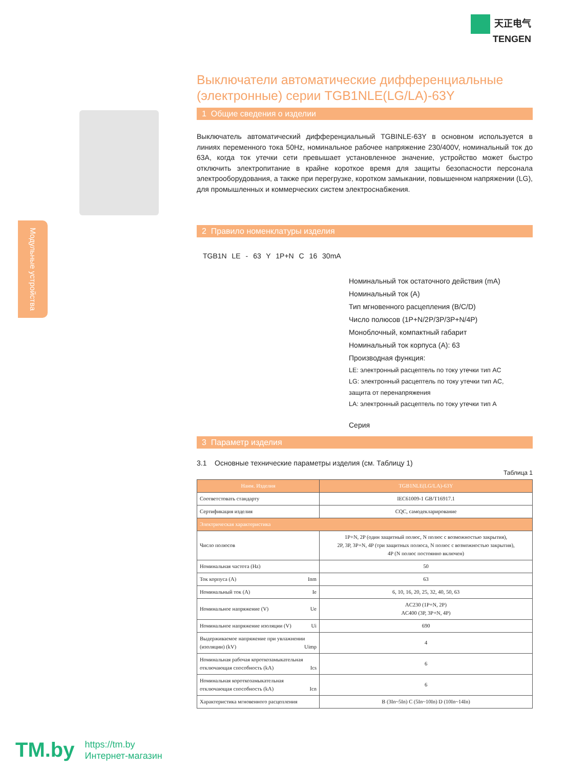天正电气
TENGEN
Модульные устройства
Выключатели автоматические дифференциальные (электронные) серии TGB1NLE(LG/LA)-63Y
1 Общие сведения о изделии
Выключатель автоматический дифференциальный TGBINLE-63Y в основном используется в линиях переменного тока 50Hz, номинальное рабочее напряжение 230/400V, номинальный ток до 63A, когда ток утечки сети превышает установленное значение, устройство может быстро отключить электропитание в крайне короткое время для защиты безопасности персонала электрооборудования, а также при перегрузке, коротком замыкании, повышенном напряжении (LG), для промышленных и коммерческих систем электроснабжения.
2 Правило номенклатуры изделия
TGB1N LE - 63 Y 1P+N C 16 30mA
Номинальный ток остаточного действия (mA)
Номинальный ток (A)
Тип мгновенного расцепления (B/C/D)
Число полюсов (1P+N/2P/3P/3P+N/4P)
Моноблочный, компактный габарит
Номинальный ток корпуса (A): 63
Производная функция:
LE: электронный расцептель по току утечки тип AC
LG: электронный расцептель по току утечки тип AC,
защита от перенапряжения
LA: электронный расцептель по току утечки тип A
Серия
3 Параметр изделия
3.1 Основные технические параметры изделия (см. Таблицу 1)
Таблица 1
| Наим. Изделия | TGB1NLE(LG/LA)-63Y |
| --- | --- |
| Соответстовать стандарту | IEC61009-1 GB/T16917.1 |
| Сертификация изделия | CQC, самодекларирование |
| Электрическая характеристика | |
| Число полюсов | 1P+N, 2P (один защитный полюс, N полюс с возможностью закрытия), 2P, 3P, 3P+N, 4P (три защитных полюса, N полюс с возможностью закрытия), 4P (N полюс постоянно включен) |
| Номинальная частота (Hz) | 50 |
| Ток корпуса (A) Inm | 63 |
| Номинальный ток (A) Ie | 6, 10, 16, 20, 25, 32, 40, 50, 63 |
| Номинальное напряжение (V) Ue | AC230 (1P+N, 2P) AC400 (3P, 3P+N, 4P) |
| Номинальное напряжение изоляции (V) Ui | 690 |
| Выдерживаемое напряжение при увлажнении (изоляции) (kV) Uimp | 4 |
| Номинальная рабочая короткозамыкательная отключающая способность (kA) Ics | 6 |
| Номинальная короткозамыкательная отключающая способность (kA) Icn | 6 |
| Характеристика мгновенного расцепления | B (3In~5In) C (5In~10In) D (10In~14In) |
TM.by
https://tm.by
Интернет-магазин